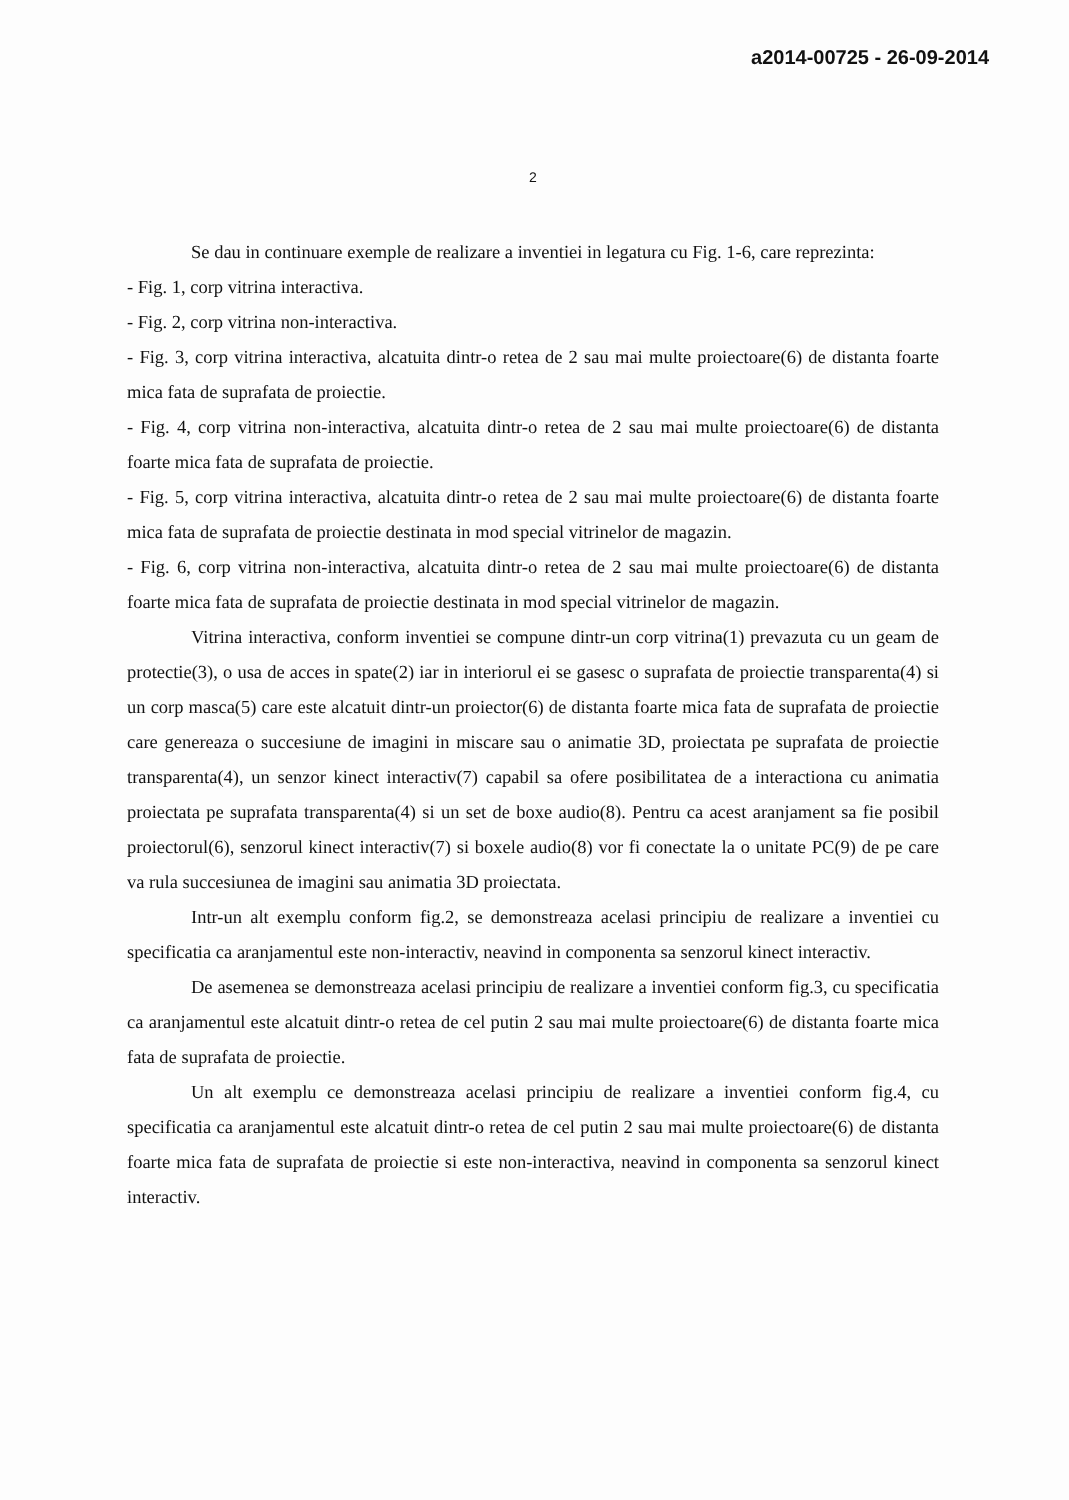a2014-00725 - 26-09-2014
2
Se dau in continuare exemple de realizare a inventiei in legatura cu Fig. 1-6, care reprezinta:
- Fig. 1, corp vitrina interactiva.
- Fig. 2, corp vitrina non-interactiva.
- Fig. 3, corp vitrina interactiva, alcatuita dintr-o retea de 2 sau mai multe proiectoare(6) de distanta foarte mica fata de suprafata de proiectie.
- Fig. 4, corp vitrina non-interactiva, alcatuita dintr-o retea de 2 sau mai multe proiectoare(6) de distanta foarte mica fata de suprafata de proiectie.
- Fig. 5, corp vitrina interactiva, alcatuita dintr-o retea de 2 sau mai multe proiectoare(6) de distanta foarte mica fata de suprafata de proiectie destinata in mod special vitrinelor de magazin.
- Fig. 6, corp vitrina non-interactiva, alcatuita dintr-o retea de 2 sau mai multe proiectoare(6) de distanta foarte mica fata de suprafata de proiectie destinata in mod special vitrinelor de magazin.
Vitrina interactiva, conform inventiei se compune dintr-un corp vitrina(1) prevazuta cu un geam de protectie(3), o usa de acces in spate(2) iar in interiorul ei se gasesc o suprafata de proiectie transparenta(4) si un corp masca(5) care este alcatuit dintr-un proiector(6) de distanta foarte mica fata de suprafata de proiectie care genereaza o succesiune de imagini in miscare sau o animatie 3D, proiectata pe suprafata de proiectie transparenta(4), un senzor kinect interactiv(7) capabil sa ofere posibilitatea de a interactiona cu animatia proiectata pe suprafata transparenta(4) si un set de boxe audio(8). Pentru ca acest aranjament sa fie posibil proiectorul(6), senzorul kinect interactiv(7) si boxele audio(8) vor fi conectate la o unitate PC(9) de pe care va rula succesiunea de imagini sau animatia 3D proiectata.
Intr-un alt exemplu conform fig.2, se demonstreaza acelasi principiu de realizare a inventiei cu specificatia ca aranjamentul este non-interactiv, neavind in componenta sa senzorul kinect interactiv.
De asemenea se demonstreaza acelasi principiu de realizare a inventiei conform fig.3, cu specificatia ca aranjamentul este alcatuit dintr-o retea de cel putin 2 sau mai multe proiectoare(6) de distanta foarte mica fata de suprafata de proiectie.
Un alt exemplu ce demonstreaza acelasi principiu de realizare a inventiei conform fig.4, cu specificatia ca aranjamentul este alcatuit dintr-o retea de cel putin 2 sau mai multe proiectoare(6) de distanta foarte mica fata de suprafata de proiectie si este non-interactiva, neavind in componenta sa senzorul kinect interactiv.